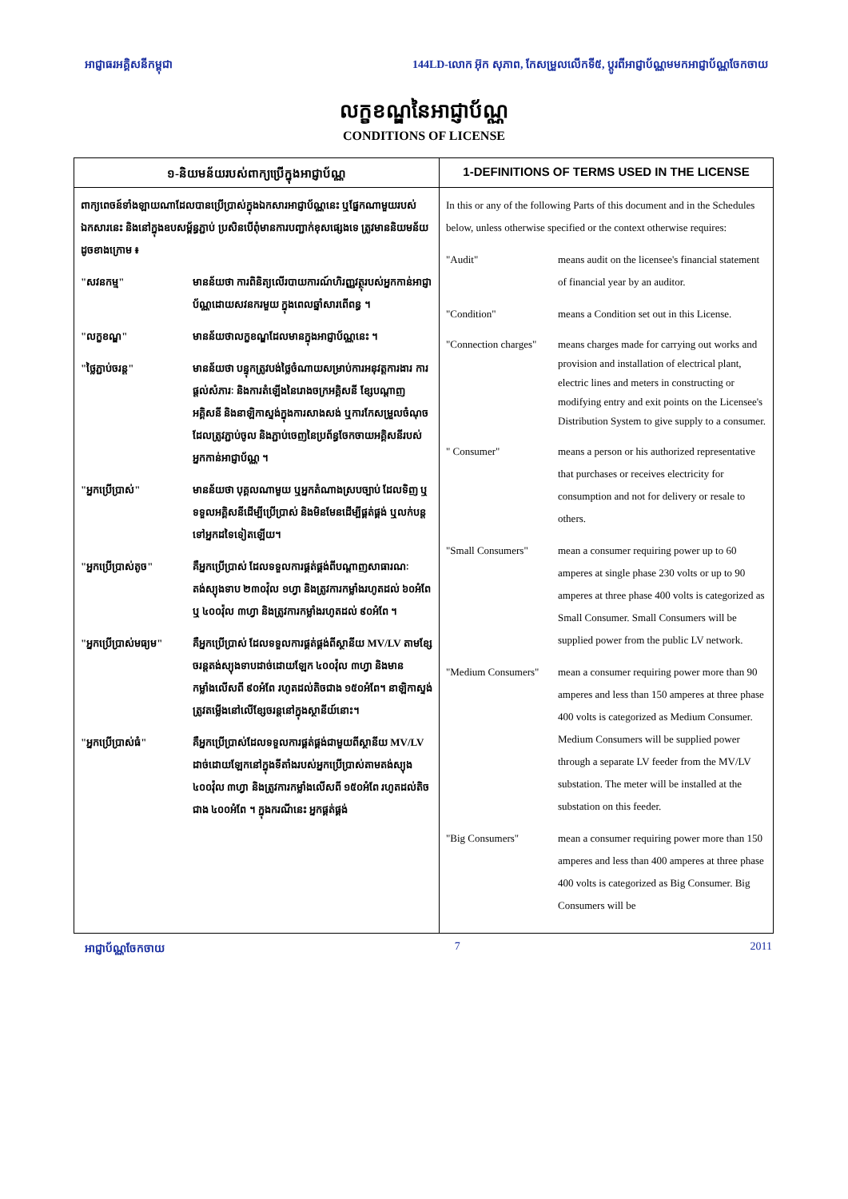អាជ្ញាធរអគ្គិសនីកម្ពុជា 144LD-លោក អ៊ុក សុភាព, កែសម្រួលលើកទី៥, ប្តូរពីអាជ្ញាប័ណ្ណមមកអាជ្ញាប័ណ្ណចែកចាយ
លក្ខខណ្ឌនៃអាជ្ញាប័ណ្ណ
CONDITIONS OF LICENSE
| ១-និយមន័យរបស់ពាក្យប្រើក្នុងអាជ្ញាប័ណ្ណ | 1-DEFINITIONS OF TERMS USED IN THE LICENSE |
| --- | --- |
| ពាក្យពេចន៍ទាំងឡាយណាដែលបានប្រើប្រាស់ក្នុងឯកសារអាជ្ញាប័ណ្ណនេះ ឬផ្នែកណាមួយរបស់ឯកសារនេះ និងនៅក្នុងឧបសម្ព័ន្ធភ្ជាប់ ប្រសិនបើពុំមានការបញ្ជាក់ខុសផ្សេងទេ ត្រូវមាននិយមន័យដូចខាងក្រោម ៖ "សវនកម្ម" មានន័យថា ការពិនិត្យលើរបាយការណ៍ហិរញ្ញវត្ថុរបស់អ្នកកាន់អាជ្ញាប័ណ្ណដោយសវនករមួយ ក្នុងពេលឆ្នាំសារពើពន្ធ ។ "លក្ខខណ្ឌ" មានន័យថាលក្ខខណ្ឌដែលមានក្នុងអាជ្ញាប័ណ្ណនេះ ។ "ថ្លៃភ្ជាប់ចរន្ត" មានន័យថា បន្ទុកត្រូវបង់ថ្លៃចំណាយសម្រាប់ការអនុវត្តការងារ ការផ្តល់សំភារៈ និងការតំឡើងនៃរោងចក្រអគ្គិសនី ខ្សែបណ្តាញអគ្គិសនី និងនាឡិកាស្ទង់ក្នុងការសាងសង់ ឬការកែសម្រួលចំណុចដែលត្រូវភ្ជាប់ចូល និងភ្ជាប់ចេញនៃប្រព័ន្ធចែកចាយអគ្គិសនីរបស់អ្នកកាន់អាជ្ញាប័ណ្ណ ។ "អ្នកប្រើប្រាស់" មានន័យថា បុគ្គលណាមួយ ឬអ្នកតំណាងស្របច្បាប់ ដែលទិញ ឬទទួលអគ្គិសនីដើម្បីប្រើប្រាស់ និងមិនមែនដើម្បីផ្គត់ផ្គង់ ឬលក់បន្តទៅអ្នកដទៃទៀតឡើយ។ "អ្នកប្រើប្រាស់តូច" គឺអ្នកប្រើប្រាស់ ដែលទទួលការផ្គត់ផ្គង់ពីបណ្តាញសាធារណៈ តង់ស្យុងទាប ២៣០វ៉ុល ១ហ្វា និងត្រូវការកម្លាំងរហូតដល់ ៦០អំពែ ឬ ៤០០វ៉ុល ៣ហ្វា និងត្រូវការកម្លាំងរហូតដល់ ៩០អំពែ ។ "អ្នកប្រើប្រាស់មធ្យម" គឺអ្នកប្រើប្រាស់ ដែលទទួលការផ្គត់ផ្គង់ពីស្ថានីយ MV/LV តាមខ្សែចរន្តតង់ស្យុងទាបដាច់ដោយឡែក ៤០០វ៉ុល ៣ហ្វា និងមានកម្លាំងលើសពី ៩០អំពែ រហូតដល់តិចជាង ១៥០អំពែ។ នាឡិកាស្ទង់ ត្រូវតម្លើងនៅលើខ្សែចរន្តនៅក្នុងស្ថានីយ៍នោះ។ "អ្នកប្រើប្រាស់ធំ" គឺអ្នកប្រើប្រាស់ដែលទទួលការផ្គត់ផ្គង់ជាមួយពីស្ថានីយ MV/LV ដាច់ដោយឡែកនៅក្នុងទីតាំងរបស់អ្នកប្រើប្រាស់តាមតង់ស្យុង ៤០០វ៉ុល ៣ហ្វា និងត្រូវការកម្លាំងលើសពី ១៥០អំពែ រហូតដល់តិចជាង ៤០០អំពែ ។ ក្នុងករណីនេះ អ្នកផ្គត់ផ្គង់ | In this or any of the following Parts of this document and in the Schedules below, unless otherwise specified or the context otherwise requires: "Audit" means audit on the licensee's financial statement of financial year by an auditor. "Condition" means a Condition set out in this License. "Connection charges" means charges made for carrying out works and provision and installation of electrical plant, electric lines and meters in constructing or modifying entry and exit points on the Licensee's Distribution System to give supply to a consumer. " Consumer" means a person or his authorized representative that purchases or receives electricity for consumption and not for delivery or resale to others. "Small Consumers" mean a consumer requiring power up to 60 amperes at single phase 230 volts or up to 90 amperes at three phase 400 volts is categorized as Small Consumer. Small Consumers will be supplied power from the public LV network. "Medium Consumers" mean a consumer requiring power more than 90 amperes and less than 150 amperes at three phase 400 volts is categorized as Medium Consumer. Medium Consumers will be supplied power through a separate LV feeder from the MV/LV substation. The meter will be installed at the substation on this feeder. "Big Consumers" mean a consumer requiring power more than 150 amperes and less than 400 amperes at three phase 400 volts is categorized as Big Consumer. Big Consumers will be |
អាជ្ញាប័ណ្ណចែកចាយ 7 2011